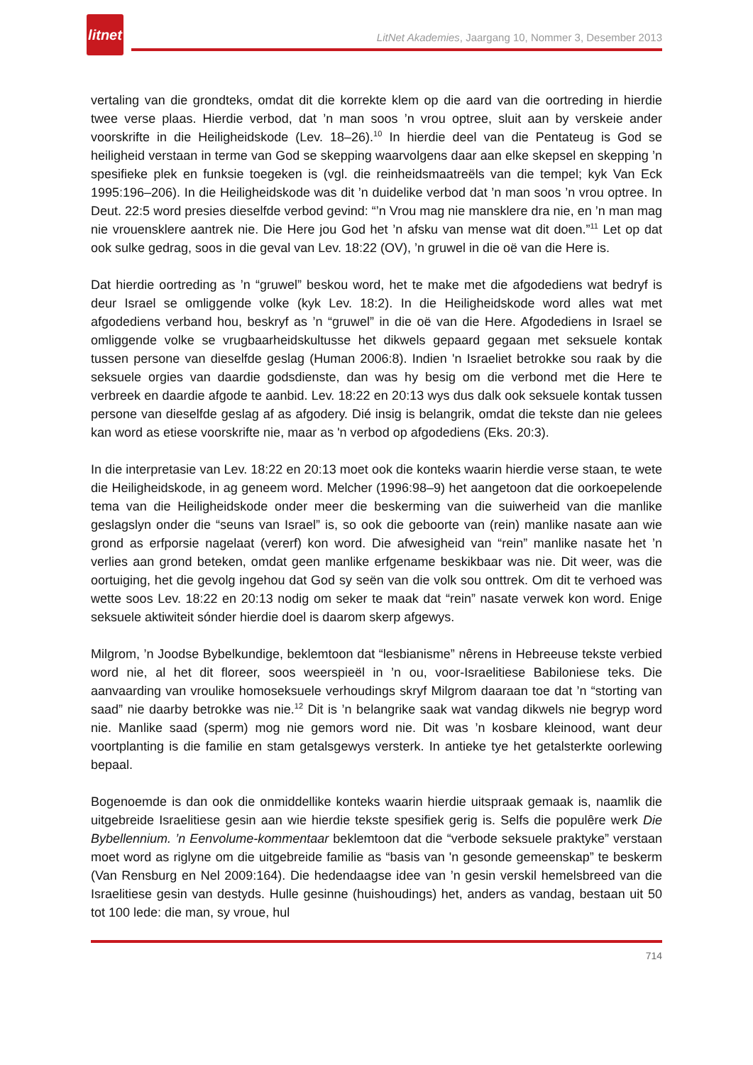litnet
LitNet Akademies, Jaargang 10, Nommer 3, Desember 2013
vertaling van die grondteks, omdat dit die korrekte klem op die aard van die oortreding in hierdie twee verse plaas. Hierdie verbod, dat ’n man soos ’n vrou optree, sluit aan by verskeie ander voorskrifte in die Heiligheidskode (Lev. 18–26).<sup>10</sup> In hierdie deel van die Pentateug is God se heiligheid verstaan in terme van God se skepping waarvolgens daar aan elke skepsel en skepping ’n spesifieke plek en funksie toegeken is (vgl. die reinheidsmaatreëls van die tempel; kyk Van Eck 1995:196–206). In die Heiligheidskode was dit ’n duidelike verbod dat ’n man soos ’n vrou optree. In Deut. 22:5 word presies dieselfde verbod gevind: “’n Vrou mag nie mansklere dra nie, en ’n man mag nie vrouensklere aantrek nie. Die Here jou God het ’n afsku van mense wat dit doen.”<sup>11</sup> Let op dat ook sulke gedrag, soos in die geval van Lev. 18:22 (OV), ’n gruwel in die oë van die Here is.
Dat hierdie oortreding as ’n “gruwel” beskou word, het te make met die afgodediens wat bedryf is deur Israel se omliggende volke (kyk Lev. 18:2). In die Heiligheidskode word alles wat met afgodediens verband hou, beskryf as ’n “gruwel” in die oë van die Here. Afgodediens in Israel se omliggende volke se vrugbaarheidskultusse het dikwels gepaard gegaan met seksuele kontak tussen persone van dieselfde geslag (Human 2006:8). Indien 'n Israeliet betrokke sou raak by die seksuele orgies van daardie godsdienste, dan was hy besig om die verbond met die Here te verbreek en daardie afgode te aanbid. Lev. 18:22 en 20:13 wys dus dalk ook seksuele kontak tussen persone van dieselfde geslag af as afgodery. Dié insig is belangrik, omdat die tekste dan nie gelees kan word as etiese voorskrifte nie, maar as 'n verbod op afgodediens (Eks. 20:3).
In die interpretasie van Lev. 18:22 en 20:13 moet ook die konteks waarin hierdie verse staan, te wete die Heiligheidskode, in ag geneem word. Melcher (1996:98–9) het aangetoon dat die oorkoepelende tema van die Heiligheidskode onder meer die beskerming van die suiwerheid van die manlike geslagslyn onder die “seuns van Israel” is, so ook die geboorte van (rein) manlike nasate aan wie grond as erfporsie nagelaat (vererf) kon word. Die afwesigheid van “rein” manlike nasate het ’n verlies aan grond beteken, omdat geen manlike erfgename beskikbaar was nie. Dit weer, was die oortuiging, het die gevolg ingehou dat God sy seën van die volk sou onttrek. Om dit te verhoed was wette soos Lev. 18:22 en 20:13 nodig om seker te maak dat “rein” nasate verwek kon word. Enige seksuele aktiwiteit sónder hierdie doel is daarom skerp afgewys.
Milgrom, ’n Joodse Bybelkundige, beklemtoon dat “lesbianisme” nêrens in Hebreeuse tekste verbied word nie, al het dit floreer, soos weerspieël in ’n ou, voor-Israelitiese Babiloniese teks. Die aanvaarding van vroulike homoseksuele verhoudings skryf Milgrom daaraan toe dat ’n “storting van saad” nie daarby betrokke was nie.<sup>12</sup> Dit is ’n belangrike saak wat vandag dikwels nie begryp word nie. Manlike saad (sperm) mog nie gemors word nie. Dit was ’n kosbare kleinood, want deur voortplanting is die familie en stam getalsgewys versterk. In antieke tye het getalsterkte oorlewing bepaal.
Bogenoemde is dan ook die onmiddellike konteks waarin hierdie uitspraak gemaak is, naamlik die uitgebreide Israelitiese gesin aan wie hierdie tekste spesifiek gerig is. Selfs die populêre werk Die Bybellennium. ’n Eenvolume-kommentaar beklemtoon dat die “verbode seksuele praktyke” verstaan moet word as riglyne om die uitgebreide familie as “basis van 'n gesonde gemeenskap” te beskerm (Van Rensburg en Nel 2009:164). Die hedendaagse idee van ’n gesin verskil hemelsbreed van die Israelitiese gesin van destyds. Hulle gesinne (huishoudings) het, anders as vandag, bestaan uit 50 tot 100 lede: die man, sy vroue, hul
714